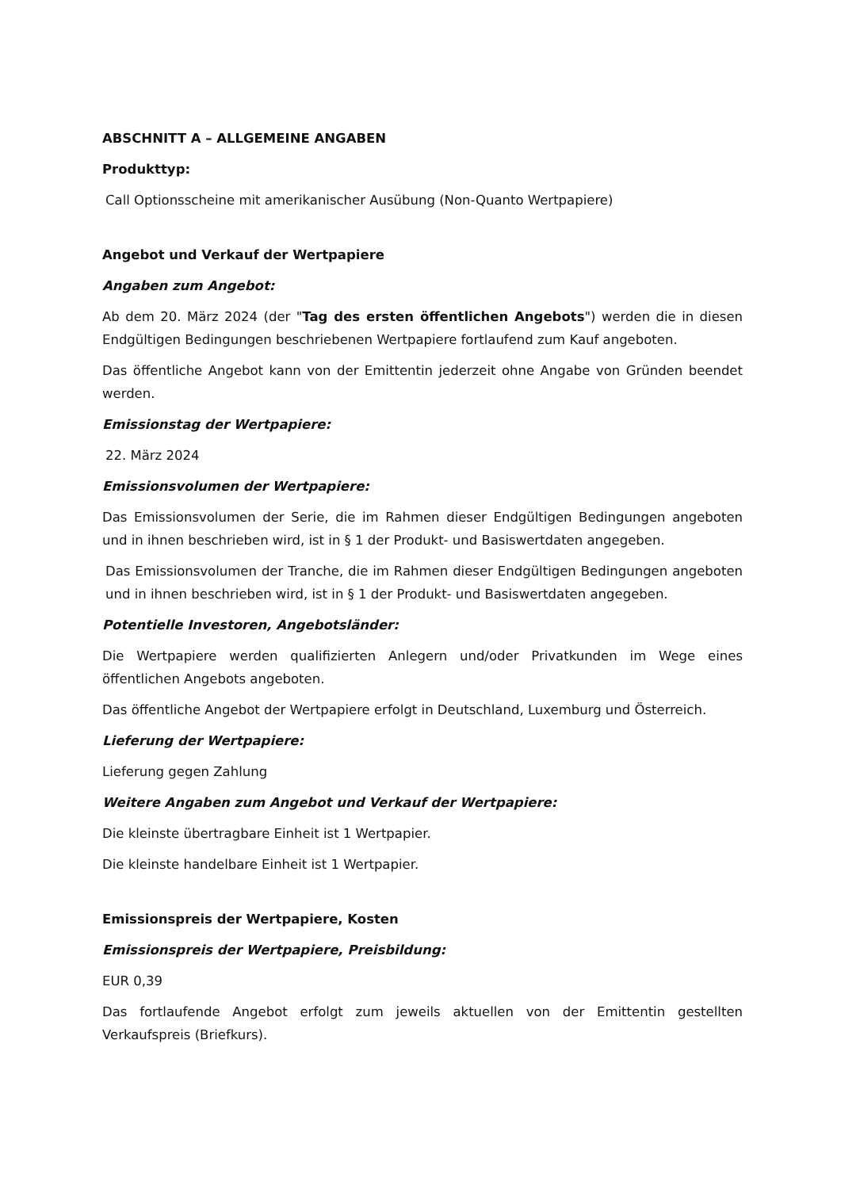ABSCHNITT A – ALLGEMEINE ANGABEN
Produkttyp:
Call Optionsscheine mit amerikanischer Ausübung (Non-Quanto Wertpapiere)
Angebot und Verkauf der Wertpapiere
Angaben zum Angebot:
Ab dem 20. März 2024 (der "Tag des ersten öffentlichen Angebots") werden die in diesen Endgültigen Bedingungen beschriebenen Wertpapiere fortlaufend zum Kauf angeboten.
Das öffentliche Angebot kann von der Emittentin jederzeit ohne Angabe von Gründen beendet werden.
Emissionstag der Wertpapiere:
22. März 2024
Emissionsvolumen der Wertpapiere:
Das Emissionsvolumen der Serie, die im Rahmen dieser Endgültigen Bedingungen angeboten und in ihnen beschrieben wird, ist in § 1 der Produkt- und Basiswertdaten angegeben.
Das Emissionsvolumen der Tranche, die im Rahmen dieser Endgültigen Bedingungen angeboten und in ihnen beschrieben wird, ist in § 1 der Produkt- und Basiswertdaten angegeben.
Potentielle Investoren, Angebotsländer:
Die Wertpapiere werden qualifizierten Anlegern und/oder Privatkunden im Wege eines öffentlichen Angebots angeboten.
Das öffentliche Angebot der Wertpapiere erfolgt in Deutschland, Luxemburg und Österreich.
Lieferung der Wertpapiere:
Lieferung gegen Zahlung
Weitere Angaben zum Angebot und Verkauf der Wertpapiere:
Die kleinste übertragbare Einheit ist 1 Wertpapier.
Die kleinste handelbare Einheit ist 1 Wertpapier.
Emissionspreis der Wertpapiere, Kosten
Emissionspreis der Wertpapiere, Preisbildung:
EUR 0,39
Das fortlaufende Angebot erfolgt zum jeweils aktuellen von der Emittentin gestellten Verkaufspreis (Briefkurs).